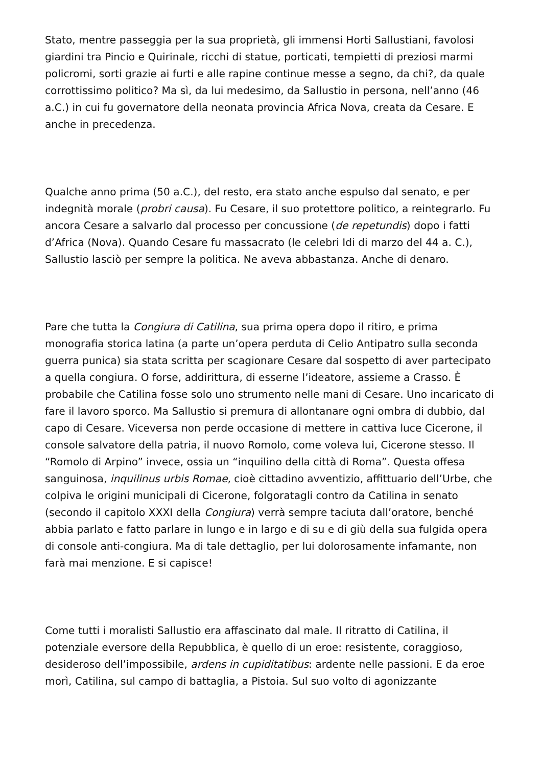Stato, mentre passeggia per la sua proprietà, gli immensi Horti Sallustiani, favolosi giardini tra Pincio e Quirinale, ricchi di statue, porticati, tempietti di preziosi marmi policromi, sorti grazie ai furti e alle rapine continue messe a segno, da chi?, da quale corrottissimo politico? Ma sì, da lui medesimo, da Sallustio in persona, nell’anno (46 a.C.) in cui fu governatore della neonata provincia Africa Nova, creata da Cesare. E anche in precedenza.
Qualche anno prima (50 a.C.), del resto, era stato anche espulso dal senato, e per indegnità morale (probri causa). Fu Cesare, il suo protettore politico, a reintegrarlo. Fu ancora Cesare a salvarlo dal processo per concussione (de repetundis) dopo i fatti d’Africa (Nova). Quando Cesare fu massacrato (le celebri Idi di marzo del 44 a. C.), Sallustio lasciò per sempre la politica. Ne aveva abbastanza. Anche di denaro.
Pare che tutta la Congiura di Catilina, sua prima opera dopo il ritiro, e prima monografia storica latina (a parte un’opera perduta di Celio Antipatro sulla seconda guerra punica) sia stata scritta per scagionare Cesare dal sospetto di aver partecipato a quella congiura. O forse, addirittura, di esserne l’ideatore, assieme a Crasso. È probabile che Catilina fosse solo uno strumento nelle mani di Cesare. Uno incaricato di fare il lavoro sporco. Ma Sallustio si premura di allontanare ogni ombra di dubbio, dal capo di Cesare. Viceversa non perde occasione di mettere in cattiva luce Cicerone, il console salvatore della patria, il nuovo Romolo, come voleva lui, Cicerone stesso. Il “Romolo di Arpino” invece, ossia un “inquilino della città di Roma”. Questa offesa sanguinosa, inquilinus urbis Romae, cioè cittadino avventizio, affittuario dell’Urbe, che colpiva le origini municipali di Cicerone, folgoratagli contro da Catilina in senato (secondo il capitolo XXXI della Congiura) verrà sempre taciuta dall’oratore, benché abbia parlato e fatto parlare in lungo e in largo e di su e di giù della sua fulgida opera di console anti-congiura. Ma di tale dettaglio, per lui dolorosamente infamante, non farà mai menzione. E si capisce!
Come tutti i moralisti Sallustio era affascinato dal male. Il ritratto di Catilina, il potenziale eversore della Repubblica, è quello di un eroe: resistente, coraggioso, desideroso dell’impossibile, ardens in cupiditatibus: ardente nelle passioni. E da eroe morì, Catilina, sul campo di battaglia, a Pistoia. Sul suo volto di agonizzante